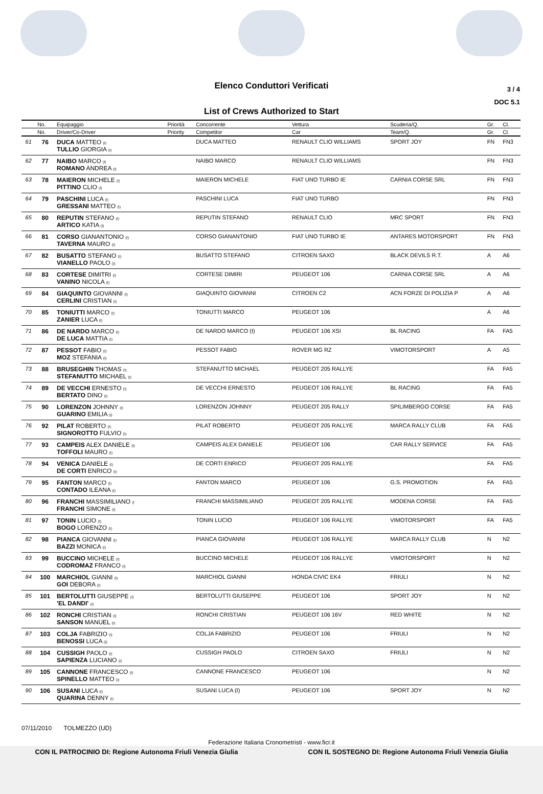Elenco Conduttori Verificati
3 / 4
DOC 5.1
List of Crews Authorized to Start
| | No. | Equipaggio | Priorità | Concorrente | Vettura | Scuderia/Q. | Gr. | Cl. |
| --- | --- | --- | --- | --- | --- | --- | --- | --- |
| | No. | Driver/Co-Driver | Priority | Competitor | Car | Team/Q. | Gr. | Cl. |
| 61 | 76 | DUCA MATTEO (I) TULLIO GIORGIA (I) | | DUCA MATTEO | RENAULT CLIO WILLIAMS | SPORT JOY | FN | FN3 |
| 62 | 77 | NAIBO MARCO (I) ROMANO ANDREA (I) | | NAIBO MARCO | RENAULT CLIO WILLIAMS | | FN | FN3 |
| 63 | 78 | MAIERON MICHELE (I) PITTINO CLIO (I) | | MAIERON MICHELE | FIAT UNO TURBO IE | CARNIA CORSE SRL | FN | FN3 |
| 64 | 79 | PASCHINI LUCA (I) GRESSANI MATTEO (I) | | PASCHINI LUCA | FIAT UNO TURBO | | FN | FN3 |
| 65 | 80 | REPUTIN STEFANO (I) ARTICO KATIA (I) | | REPUTIN STEFANO | RENAULT CLIO | MRC SPORT | FN | FN3 |
| 66 | 81 | CORSO GIANANTONIO (I) TAVERNA MAURO (I) | | CORSO GIANANTONIO | FIAT UNO TURBO IE | ANTARES MOTORSPORT | FN | FN3 |
| 67 | 82 | BUSATTO STEFANO (I) VIANELLO PAOLO (I) | | BUSATTO STEFANO | CITROEN SAXO | BLACK DEVILS R.T. | A | A6 |
| 68 | 83 | CORTESE DIMITRI (I) VANINO NICOLA (I) | | CORTESE DIMIRI | PEUGEOT 106 | CARNIA CORSE SRL | A | A6 |
| 69 | 84 | GIAQUINTO GIOVANNI (I) CERLINI CRISTIAN (I) | | GIAQUINTO GIOVANNI | CITROEN C2 | ACN FORZE DI POLIZIA P | A | A6 |
| 70 | 85 | TONIUTTI MARCO (I) ZANIER LUCA (I) | | TONIUTTI MARCO | PEUGEOT 106 | | A | A6 |
| 71 | 86 | DE NARDO MARCO (I) DE LUCA MATTIA (I) | | DE NARDO MARCO (I) | PEUGEOT 106 XSI | BL RACING | FA | FA5 |
| 72 | 87 | PESSOT FABIO (I) MOZ STEFANIA (I) | | PESSOT FABIO | ROVER MG RZ | VIMOTORSPORT | A | A5 |
| 73 | 88 | BRUSEGHIN THOMAS (I) STEFANUTTO MICHAEL (I) | | STEFANUTTO MICHAEL | PEUGEOT 205 RALLYE | | FA | FA5 |
| 74 | 89 | DE VECCHI ERNESTO (I) BERTATO DINO (I) | | DE VECCHI ERNESTO | PEUGEOT 106 RALLYE | BL RACING | FA | FA5 |
| 75 | 90 | LORENZON JOHNNY (I) GUARINO EMILIA (I) | | LORENZON JOHNNY | PEUGEOT 205 RALLY | SPILIMBERGO CORSE | FA | FA5 |
| 76 | 92 | PILAT ROBERTO (I) SIGNOROTTO FULVIO (I) | | PILAT ROBERTO | PEUGEOT 205 RALLYE | MARCA RALLY CLUB | FA | FA5 |
| 77 | 93 | CAMPEIS ALEX DANIELE (I) TOFFOLI MAURO (I) | | CAMPEIS ALEX DANIELE | PEUGEOT 106 | CAR RALLY SERVICE | FA | FA5 |
| 78 | 94 | VENICA DANIELE (I) DE CORTI ENRICO (I) | | DE CORTI ENRICO | PEUGEOT 205 RALLYE | | FA | FA5 |
| 79 | 95 | FANTON MARCO (I) CONTADO ILEANA (I) | | FANTON MARCO | PEUGEOT 106 | G.S. PROMOTION | FA | FA5 |
| 80 | 96 | FRANCHI MASSIMILIANO (I FRANCHI SIMONE (I) | | FRANCHI MASSIMILIANO | PEUGEOT 205 RALLYE | MODENA CORSE | FA | FA5 |
| 81 | 97 | TONIN LUCIO (I) BOGO LORENZO (I) | | TONIN LUCIO | PEUGEOT 106 RALLYE | VIMOTORSPORT | FA | FA5 |
| 82 | 98 | PIANCA GIOVANNI (I) BAZZI MONICA (I) | | PIANCA GIOVANNI | PEUGEOT 106 RALLYE | MARCA RALLY CLUB | N | N2 |
| 83 | 99 | BUCCINO MICHELE (I) CODROMAZ FRANCO (I) | | BUCCINO MICHELE | PEUGEOT 106 RALLYE | VIMOTORSPORT | N | N2 |
| 84 | 100 | MARCHIOL GIANNI (I) GOI DEBORA (I) | | MARCHIOL GIANNI | HONDA CIVIC EK4 | FRIULI | N | N2 |
| 85 | 101 | BERTOLUTTI GIUSEPPE (I) 'EL DANDI' (I) | | BERTOLUTTI GIUSEPPE | PEUGEOT 106 | SPORT JOY | N | N2 |
| 86 | 102 | RONCHI CRISTIAN (I) SANSON MANUEL (I) | | RONCHI CRISTIAN | PEUGEOT 106 16V | RED WHITE | N | N2 |
| 87 | 103 | COLJA FABRIZIO (I) BENOSSI LUCA (I) | | COLJA FABRIZIO | PEUGEOT 106 | FRIULI | N | N2 |
| 88 | 104 | CUSSIGH PAOLO (I) SAPIENZA LUCIANO (I) | | CUSSIGH PAOLO | CITROEN SAXO | FRIULI | N | N2 |
| 89 | 105 | CANNONE FRANCESCO (I) SPINELLO MATTEO (I) | | CANNONE FRANCESCO | PEUGEOT 106 | | N | N2 |
| 90 | 106 | SUSANI LUCA (I) QUARINA DENNY (I) | | SUSANI LUCA (I) | PEUGEOT 106 | SPORT JOY | N | N2 |
07/11/2010 TOLMEZZO (UD)
Federazione Italiana Cronometristi - www.ficr.it
CON IL PATROCINIO DI: Regione Autonoma Friuli Venezia Giulia CON IL SOSTEGNO DI: Regione Autonoma Friuli Venezia Giulia